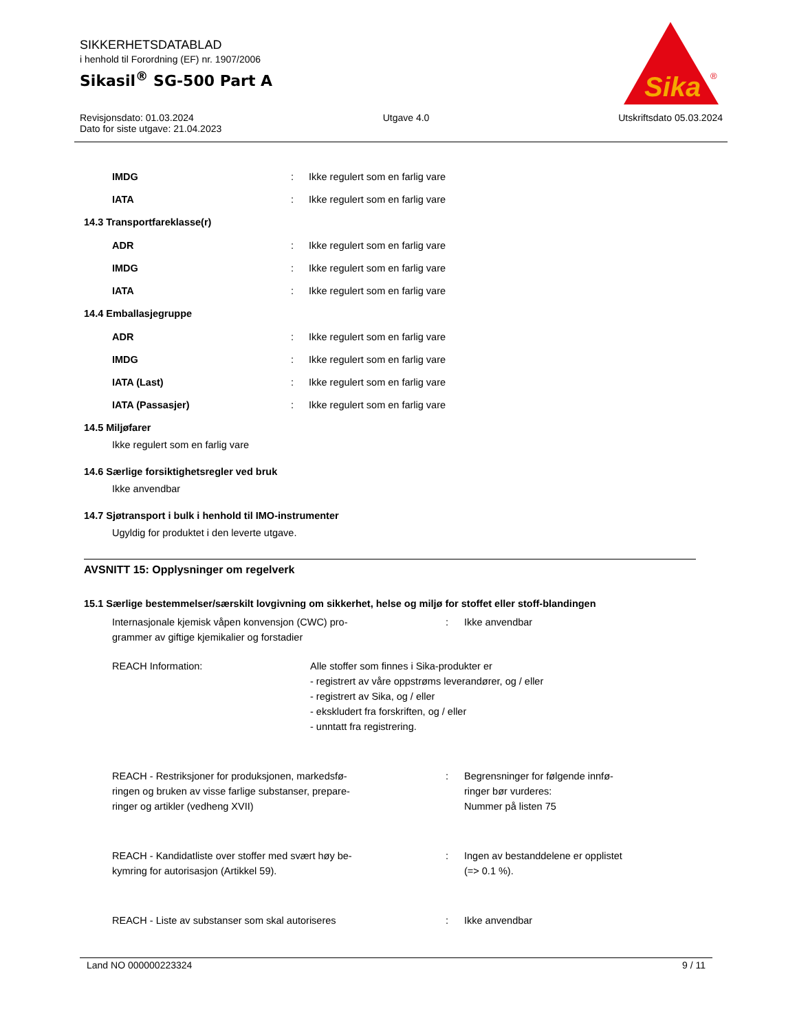SIKKERHETSDATABLAD
i henhold til Forordning (EF) nr. 1907/2006
Sikasil<sup>®</sup> SG-500 Part A
Sika
®
Revisjonsdato: 01.03.2024 Utgave 4.0 Utskriftsdato 05.03.2024
Dato for siste utgave: 21.04.2023
IMDG: Ikke regulert som en farlig vare
IATA: Ikke regulert som en farlig vare
14.3 Transportfareklasse(r)
ADR: Ikke regulert som en farlig vare
IMDG: Ikke regulert som en farlig vare
IATA: Ikke regulert som en farlig vare
14.4 Emballasjegruppe
ADR: Ikke regulert som en farlig vare
IMDG: Ikke regulert som en farlig vare
IATA (Last): Ikke regulert som en farlig vare
IATA (Passasjer): Ikke regulert som en farlig vare
14.5 Miljøfarer
Ikke regulert som en farlig vare
14.6 Særlige forsiktighetsregler ved bruk
Ikke anvendbar
14.7 Sjøtransport i bulk i henhold til IMO-instrumenter
Ugyldig for produktet i den leverte utgave.
AVSNITT 15: Opplysninger om regelverk
15.1 Særlige bestemmelser/særskilt lovgivning om sikkerhet, helse og miljø for stoffet eller stoff-blandingen
Internasjonale kjemisk våpen konvensjon (CWC) pro-
grammer av giftige kjemikalier og forstadier: Ikke anvendbar
REACH Information: Alle stoffer som finnes i Sika-produkter er
- registrert av våre oppstrøms leverandører, og / eller
- registrert av Sika, og / eller
- ekskludert fra forskriften, og / eller
- unntatt fra registrering.
REACH - Restriksjoner for produksjonen, markedsfø-
ringen og bruken av visse farlige substanser, prepare-
ringer og artikler (vedheng XVII): Begrensninger for følgende innfø-
ringer bør vurderes:
Nummer på listen 75
REACH - Kandidatliste over stoffer med svært høy be-
kymring for autorisasjon (Artikkel 59).: Ingen av bestanddelene er opplistet
(=> 0.1 %).
REACH - Liste av substanser som skal autoriseres: Ikke anvendbar
Land NO 000000223324 9 / 11